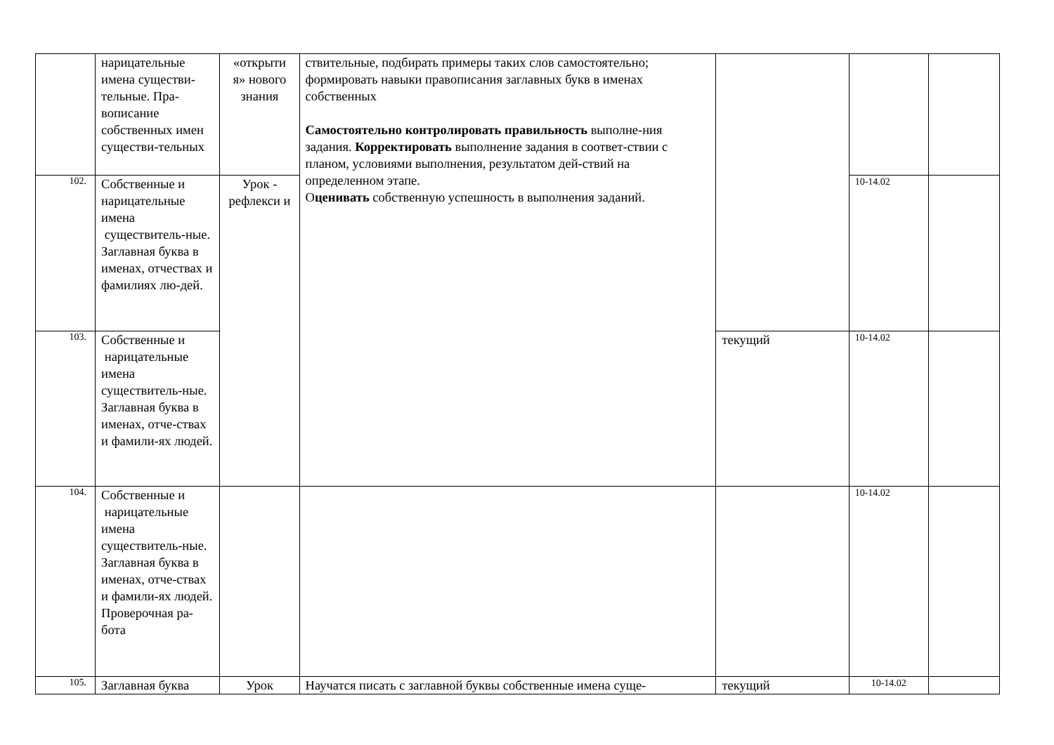| | нарицательные имена существи-тельные. Пра-вописание собственных имен существи-тельных | «открыти я» нового знания | ствительные, подбирать примеры таких слов самостоятельно; формировать навыки правописания заглавных букв в именах собственных Самостоятельно контролировать правильность выполне-ния задания. Корректировать выполнение задания в соответ-ствии с планом, условиями выполнения, результатом дей-ствий на определенном этапе. О ценивать собственную успешность в выполнения заданий. | | | |
| 102. | Собственные и нарицательные имена существитель-ные. Заглавная буква в именах, отчествах и фамилиях лю-дей. | Урок - рефлекси и | | | 10-14.02 | |
| 103. | Собственные и нарицательные имена существитель-ные. Заглавная буква в именах, отче-ствах и фамили-ях людей. | | | текущий | 10-14.02 | |
| 104. | Собственные и нарицательные имена существитель-ные. Заглавная буква в именах, отче-ствах и фамили-ях людей. Проверочная ра-бота | | | | 10-14.02 | |
| 105. | Заглавная буква | Урок | Научатся писать с заглавной буквы собственные имена суще- | текущий | 10-14.02 | |